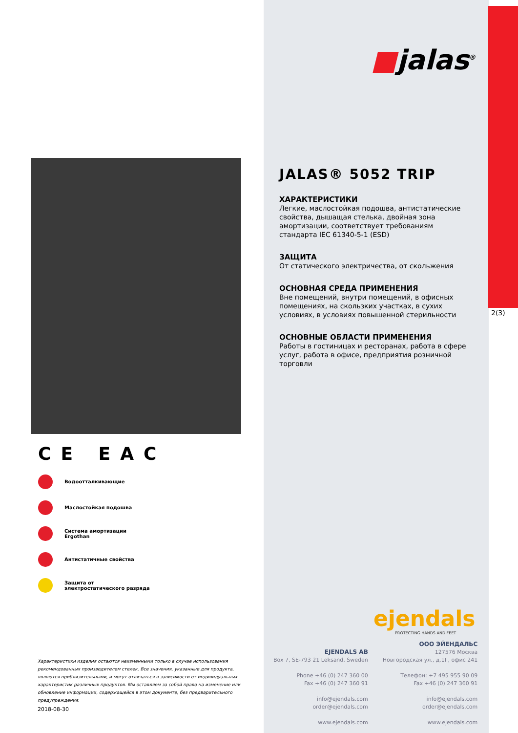■jalas<sup>®</sup>
2(3)
CE EAC
Водоотталкивающие
Маслостойкая подошва
Система амортизации
Ergothan
Антистатичные свойства
Защита от
электростатического разряда
JALAS® 5052 TRIP
ХАРАКТЕРИСТИКИ
Легкие, маслостойкая подошва, антистатические свойства, дышащая стелька, двойная зона амортизации, соответствует требованиям стандарта IEC 61340-5-1 (ESD)
ЗАЩИТА
От статического электричества, от скольжения
ОСНОВНАЯ СРЕДА ПРИМЕНЕНИЯ
Вне помещений, внутри помещений, в офисных помещениях, на скользких участках, в сухих условиях, в условиях повышенной стерильности
ОСНОВНЫЕ ОБЛАСТИ ПРИМЕНЕНИЯ
Работы в гостиницах и ресторанах, работа в сфере услуг, работа в офисе, предприятия розничной торговли
Характеристики изделия остаются неизменными только в случае использования рекомендованных производителем стелек. Все значения, указанные для продукта, являются приблизительными, и могут отличаться в зависимости от индивидуальных характеристик различных продуктов. Мы оставляем за собой право на изменение или обновление информации, содержащейся в этом документе, без предварительного предупреждения.
2018-08-30
ejendals
PROTECTING HANDS AND FEET
EJENDALS AB
Box 7, SE-793 21 Leksand, Sweden
Phone +46 (0) 247 360 00
Fax +46 (0) 247 360 91
info@ejendals.com
order@ejendals.com
www.ejendals.com
ООО ЭЙЕНДАЛЬС
127576 Москва
Новгородская ул., д.1Г, офис 241
Телефон: +7 495 955 90 09
Fax +46 (0) 247 360 91
info@ejendals.com
order@ejendals.com
www.ejendals.com